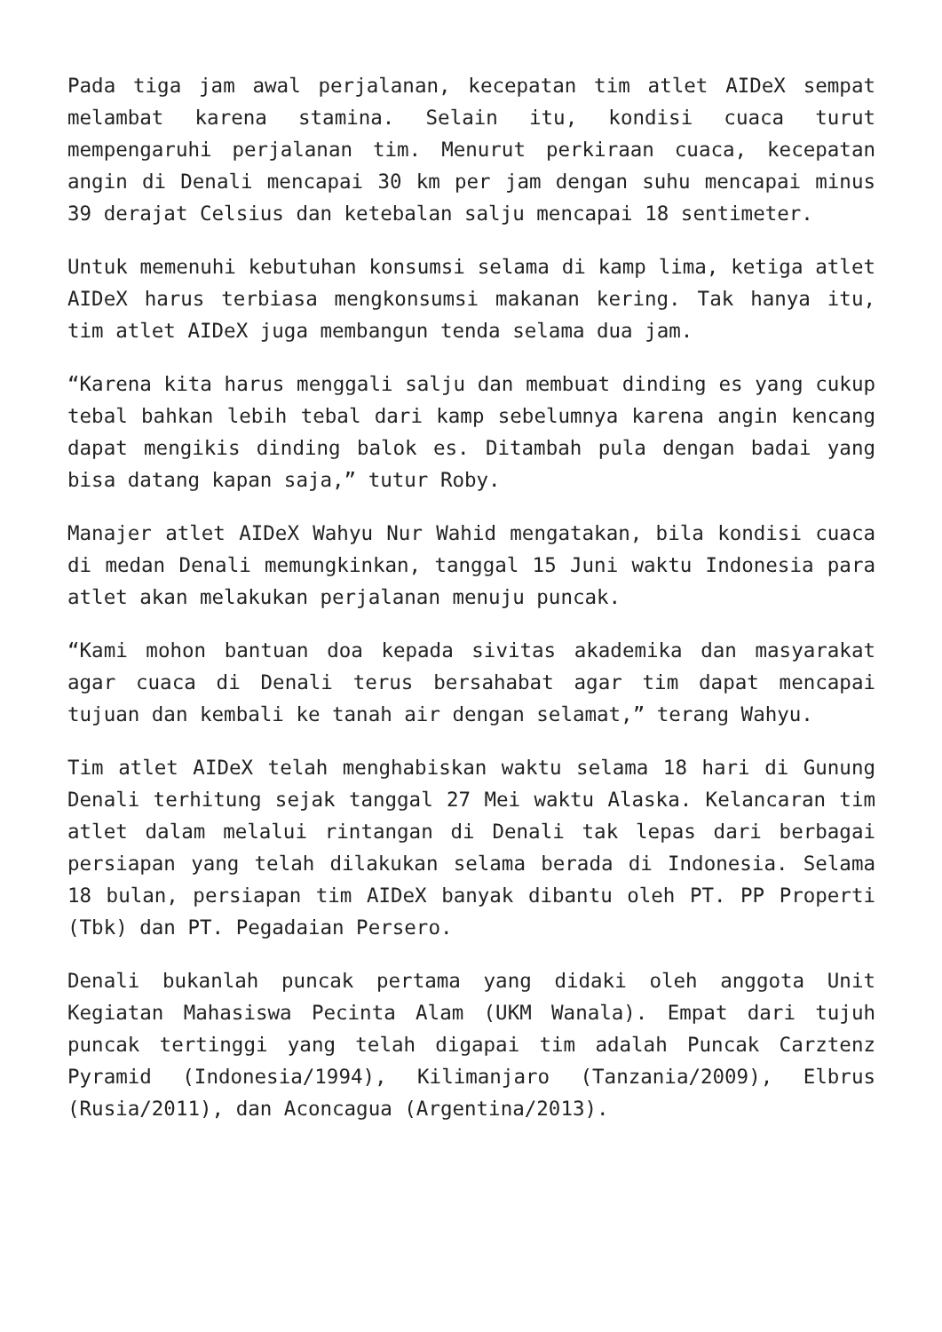Pada tiga jam awal perjalanan, kecepatan tim atlet AIDeX sempat melambat karena stamina. Selain itu, kondisi cuaca turut mempengaruhi perjalanan tim. Menurut perkiraan cuaca, kecepatan angin di Denali mencapai 30 km per jam dengan suhu mencapai minus 39 derajat Celsius dan ketebalan salju mencapai 18 sentimeter.
Untuk memenuhi kebutuhan konsumsi selama di kamp lima, ketiga atlet AIDeX harus terbiasa mengkonsumsi makanan kering. Tak hanya itu, tim atlet AIDeX juga membangun tenda selama dua jam.
“Karena kita harus menggali salju dan membuat dinding es yang cukup tebal bahkan lebih tebal dari kamp sebelumnya karena angin kencang dapat mengikis dinding balok es. Ditambah pula dengan badai yang bisa datang kapan saja,” tutur Roby.
Manajer atlet AIDeX Wahyu Nur Wahid mengatakan, bila kondisi cuaca di medan Denali memungkinkan, tanggal 15 Juni waktu Indonesia para atlet akan melakukan perjalanan menuju puncak.
“Kami mohon bantuan doa kepada sivitas akademika dan masyarakat agar cuaca di Denali terus bersahabat agar tim dapat mencapai tujuan dan kembali ke tanah air dengan selamat,” terang Wahyu.
Tim atlet AIDeX telah menghabiskan waktu selama 18 hari di Gunung Denali terhitung sejak tanggal 27 Mei waktu Alaska. Kelancaran tim atlet dalam melalui rintangan di Denali tak lepas dari berbagai persiapan yang telah dilakukan selama berada di Indonesia. Selama 18 bulan, persiapan tim AIDeX banyak dibantu oleh PT. PP Properti (Tbk) dan PT. Pegadaian Persero.
Denali bukanlah puncak pertama yang didaki oleh anggota Unit Kegiatan Mahasiswa Pecinta Alam (UKM Wanala). Empat dari tujuh puncak tertinggi yang telah digapai tim adalah Puncak Carztenz Pyramid (Indonesia/1994), Kilimanjaro (Tanzania/2009), Elbrus (Rusia/2011), dan Aconcagua (Argentina/2013).